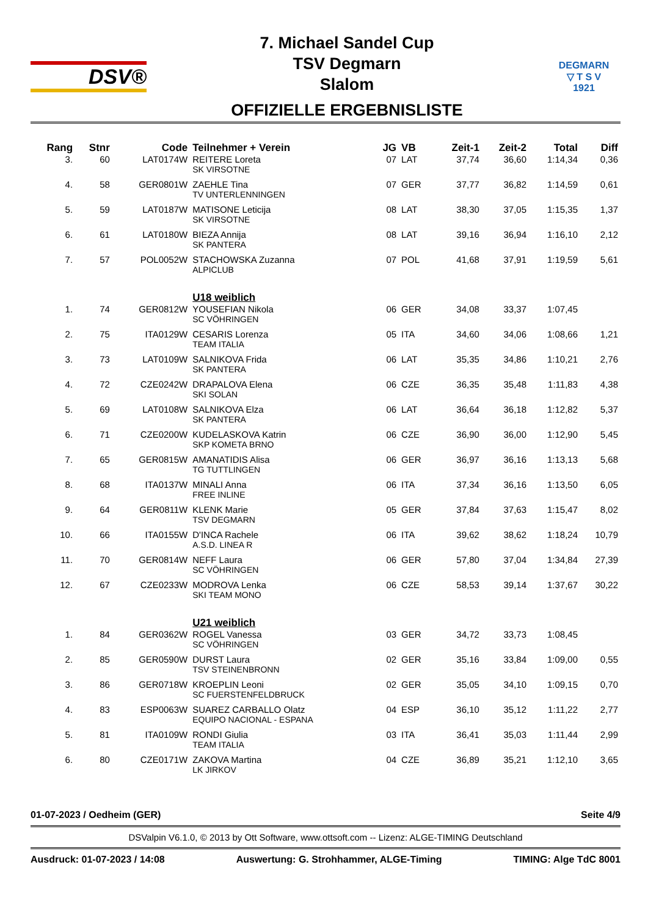DSV®
7. Michael Sandel Cup
TSV Degmarn
Slalom
OFFIZIELLE ERGEBNISLISTE
DEGMARN
▽ T S V
1921
| Rang | Stnr | Code | Teilnehmer + Verein | JG | VB | Zeit-1 | Zeit-2 | Total | Diff |
| --- | --- | --- | --- | --- | --- | --- | --- | --- | --- |
| 3. | 60 | LAT0174W | REITERE Loreta SK VIRSOTNE | 07 | LAT | 37,74 | 36,60 | 1:14,34 | 0,36 |
| 4. | 58 | GER0801W | ZAEHLE Tina TV UNTERLENNINGEN | 07 | GER | 37,77 | 36,82 | 1:14,59 | 0,61 |
| 5. | 59 | LAT0187W | MATISONE Leticija SK VIRSOTNE | 08 | LAT | 38,30 | 37,05 | 1:15,35 | 1,37 |
| 6. | 61 | LAT0180W | BIEZA Annija SK PANTERA | 08 | LAT | 39,16 | 36,94 | 1:16,10 | 2,12 |
| 7. | 57 | POL0052W | STACHOWSKA Zuzanna ALPICLUB | 07 | POL | 41,68 | 37,91 | 1:19,59 | 5,61 |
| | | | U18 weiblich | | | | | | |
| 1. | 74 | GER0812W | YOUSEFIAN Nikola SC VÖHRINGEN | 06 | GER | 34,08 | 33,37 | 1:07,45 | |
| 2. | 75 | ITA0129W | CESARIS Lorenza TEAM ITALIA | 05 | ITA | 34,60 | 34,06 | 1:08,66 | 1,21 |
| 3. | 73 | LAT0109W | SALNIKOVA Frida SK PANTERA | 06 | LAT | 35,35 | 34,86 | 1:10,21 | 2,76 |
| 4. | 72 | CZE0242W | DRAPALOVA Elena SKI SOLAN | 06 | CZE | 36,35 | 35,48 | 1:11,83 | 4,38 |
| 5. | 69 | LAT0108W | SALNIKOVA Elza SK PANTERA | 06 | LAT | 36,64 | 36,18 | 1:12,82 | 5,37 |
| 6. | 71 | CZE0200W | KUDELASKOVA Katrin SKP KOMETA BRNO | 06 | CZE | 36,90 | 36,00 | 1:12,90 | 5,45 |
| 7. | 65 | GER0815W | AMANATIDIS Alisa TG TUTTLINGEN | 06 | GER | 36,97 | 36,16 | 1:13,13 | 5,68 |
| 8. | 68 | ITA0137W | MINALI Anna FREE INLINE | 06 | ITA | 37,34 | 36,16 | 1:13,50 | 6,05 |
| 9. | 64 | GER0811W | KLENK Marie TSV DEGMARN | 05 | GER | 37,84 | 37,63 | 1:15,47 | 8,02 |
| 10. | 66 | ITA0155W | D'INCA Rachele A.S.D. LINEA R | 06 | ITA | 39,62 | 38,62 | 1:18,24 | 10,79 |
| 11. | 70 | GER0814W | NEFF Laura SC VÖHRINGEN | 06 | GER | 57,80 | 37,04 | 1:34,84 | 27,39 |
| 12. | 67 | CZE0233W | MODROVA Lenka SKI TEAM MONO | 06 | CZE | 58,53 | 39,14 | 1:37,67 | 30,22 |
| | | | U21 weiblich | | | | | | |
| 1. | 84 | GER0362W | ROGEL Vanessa SC VÖHRINGEN | 03 | GER | 34,72 | 33,73 | 1:08,45 | |
| 2. | 85 | GER0590W | DURST Laura TSV STEINENBRONN | 02 | GER | 35,16 | 33,84 | 1:09,00 | 0,55 |
| 3. | 86 | GER0718W | KROEPLIN Leoni SC FUERSTENFELDBRUCK | 02 | GER | 35,05 | 34,10 | 1:09,15 | 0,70 |
| 4. | 83 | ESP0063W | SUAREZ CARBALLO Olatz EQUIPO NACIONAL - ESPANA | 04 | ESP | 36,10 | 35,12 | 1:11,22 | 2,77 |
| 5. | 81 | ITA0109W | RONDI Giulia TEAM ITALIA | 03 | ITA | 36,41 | 35,03 | 1:11,44 | 2,99 |
| 6. | 80 | CZE0171W | ZAKOVA Martina LK JIRKOV | 04 | CZE | 36,89 | 35,21 | 1:12,10 | 3,65 |
01-07-2023 / Oedheim (GER) Seite 4/9
DSValpin V6.1.0, © 2013 by Ott Software, www.ottsoft.com -- Lizenz: ALGE-TIMING Deutschland
Ausdruck: 01-07-2023 / 14:08 Auswertung: G. Strohhammer, ALGE-Timing TIMING: Alge TdC 8001